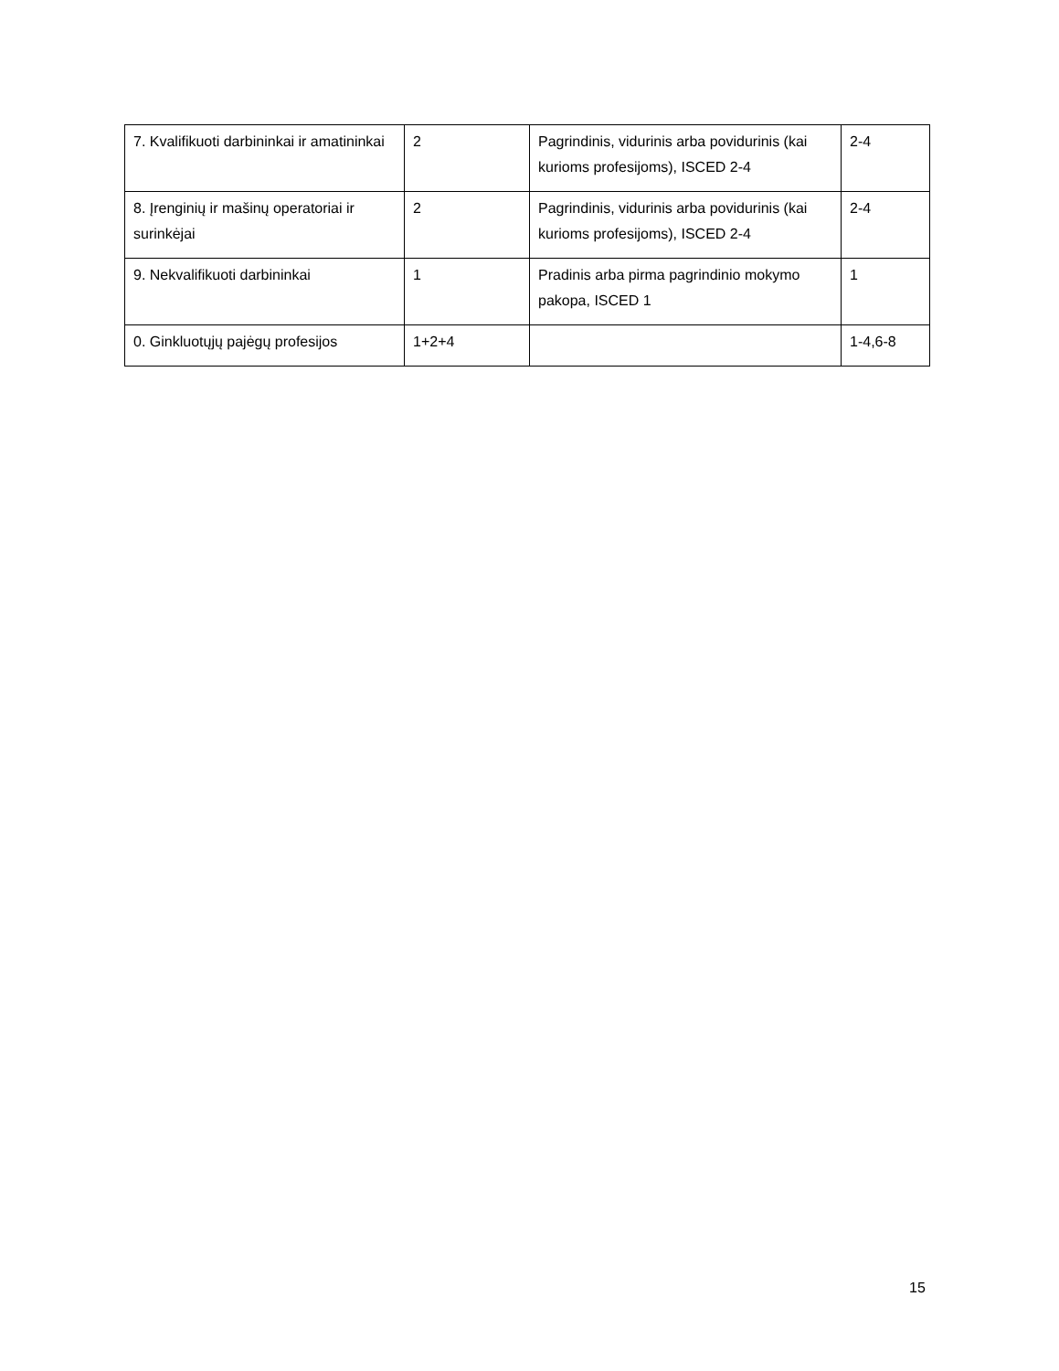| 7. Kvalifikuoti darbininkai ir amatininkai | 2 | Pagrindinis, vidurinis arba povidurinis (kai kurioms profesijoms), ISCED 2-4 | 2-4 |
| 8. Įrenginių ir mašinų operatoriai ir surinkėjai | 2 | Pagrindinis, vidurinis arba povidurinis (kai kurioms profesijoms), ISCED 2-4 | 2-4 |
| 9. Nekvalifikuoti darbininkai | 1 | Pradinis arba pirma pagrindinio mokymo pakopa, ISCED 1 | 1 |
| 0. Ginkluotųjų pajėgų profesijos | 1+2+4 | | 1-4,6-8 |
15